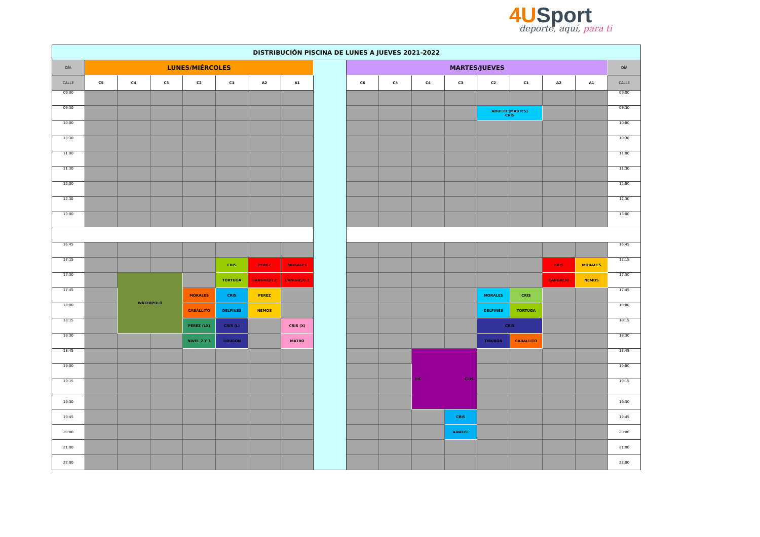4U Sport
deporte, aquí, para ti
| DISTRIBUCIÓN PISCINA DE LUNES A JUEVES 2021-2022 | | | | | | | | | | | | | | | | | |
| DÍA | LUNES/MIÉRCOLES | | | | | | | | MARTES/JUEVES | | | | | | | | DÍA |
| CALLE | C5 | C4 | C3 | C2 | C1 | A2 | A1 | | C6 | C5 | C4 | C3 | C2 | C1 | A2 | A1 | CALLE |
| 09:00 | | | | | | | | | | | | | | | | | 09:00 |
| 09:30 | | | | | | | | | | | | | ADULTO (MARTES) CRIS | | | | 09:30 |
| 10:00 | | | | | | | | | | | | | | | | | 10:00 |
| 10:30 | | | | | | | | | | | | | | | | | 10:30 |
| 11:00 | | | | | | | | | | | | | | | | | 11:00 |
| 11:30 | | | | | | | | | | | | | | | | | 11:30 |
| 12:00 | | | | | | | | | | | | | | | | | 12:00 |
| 12.30 | | | | | | | | | | | | | | | | | 12.30 |
| 13:00 | | | | | | | | | | | | | | | | | 13:00 |
| 16:45 | | | | | | | | | | | | | | | | | 16:45 |
| 17:15 | | | | | CRIS | PEREZ | MORALES | | | | | | | | CRIS | MORALES | 17:15 |
| 17:30 | | WATERPOLO | | | TORTUGA | CANGREJO 2 | CANGREJO 1 | | | | | | | | CANGREJO | NEMOS | 17:30 |
| 17:45 | | | | MORALES | CRIS | PEREZ | | | | | | | MORALES | CRIS | | | 17:45 |
| 18:00 | | | | CABALLITO | DELFINES | NEMOS | | | | | | | DELFINES | TORTUGA | | | 18:00 |
| 18:15 | | | | PEREZ (LX) | CRIS (L) | | CRIS (X) | | | | | | CRIS | | | | 18:15 |
| 18:30 | | | | NIVEL 2 Y 3 | TIBURON | | MATRO | | | | | | TIBURON | CABALLITO | | | 18:30 |
| 18:45 | | | | | | | | | | | EIC CRIS | | | | | | 18:45 |
| 19:00 | | | | | | | | | | | | | | | | | 19:00 |
| 19:15 | | | | | | | | | | | | | | | | | 19:15 |
| 19:30 | | | | | | | | | | | | | | | | | 19:30 |
| 19:45 | | | | | | | | | | | | CRIS | | | | | 19:45 |
| 20:00 | | | | | | | | | | | | ADULTO | | | | | 20:00 |
| 21:00 | | | | | | | | | | | | | | | | | 21:00 |
| 22:00 | | | | | | | | | | | | | | | | | 22:00 |